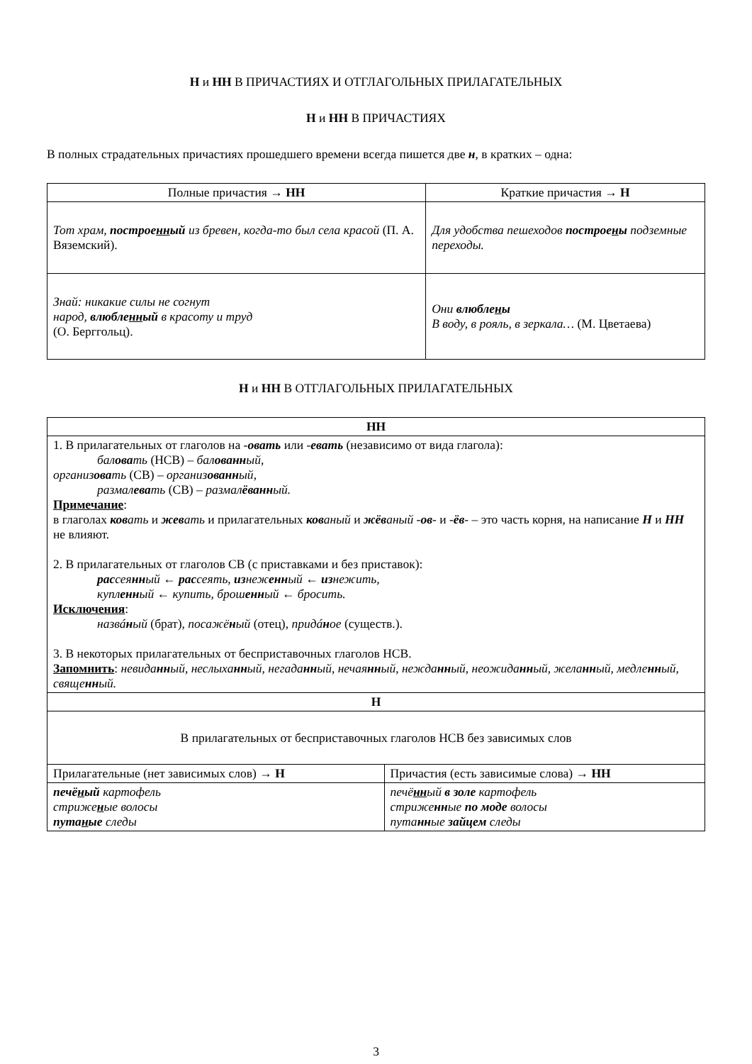Н и НН В ПРИЧАСТИЯХ И ОТГЛАГОЛЬНЫХ ПРИЛАГАТЕЛЬНЫХ
Н и НН В ПРИЧАСТИЯХ
В полных страдательных причастиях прошедшего времени всегда пишется две н, в кратких – одна:
| Полные причастия → НН | Краткие причастия → Н |
| --- | --- |
| Тот храм, построе нн ый из бревен, когда-то был села красой (П. А. Вяземский). | Для удобства пешеходов построе н ы подземные переходы. |
| Знай: никакие силы не согнут народ, влюбле нн ый в красоту и труд (О. Берггольц). | Они влюбле н ы В воду, в рояль, в зеркала… (М. Цветаева) |
Н и НН В ОТГЛАГОЛЬНЫХ ПРИЛАГАТЕЛЬНЫХ
| НН | |
| 1. В прилагательных от глаголов на - овать или - евать (независимо от вида глагола): бал ова ть (НСВ) – бал ованн ый , организ ова ть (СВ) – организ ованн ый , размал ева ть (СВ) – размал ёванн ый. Примечание : в глаголах ков ать и жев ать и прилагательных ков аный и жёв аный - ов - и - ёв - – это часть корня, на написание Н и НН не влияют. 2. В прилагательных от глаголов СВ (с приставками и без приставок): рас сея нн ый ← рас сеять , из неж енн ый ← из нежить, купл енн ый ← купить , брош енн ый ← бросить. Исключения : назвá н ый (брат), посажё н ый (отец), придá н ое (существ.). 3. В некоторых прилагательных от бесприставочных глаголов НСВ. Запомнить : невида нн ый , неслыха нн ый , негада нн ый , нечая нн ый , нежда нн ый , неожида нн ый , жела нн ый , медле нн ый , свяще нн ый. | |
| Н | |
| В прилагательных от бесприставочных глаголов НСВ без зависимых слов | |
| Прилагательные (нет зависимых слов) → Н | Причастия (есть зависимые слова) → НН |
| печё н ый картофель стриже н ые волосы пута н ые следы | печё нн ый в золе картофель стриже нн ые по моде волосы пута нн ые зайцем следы |
3